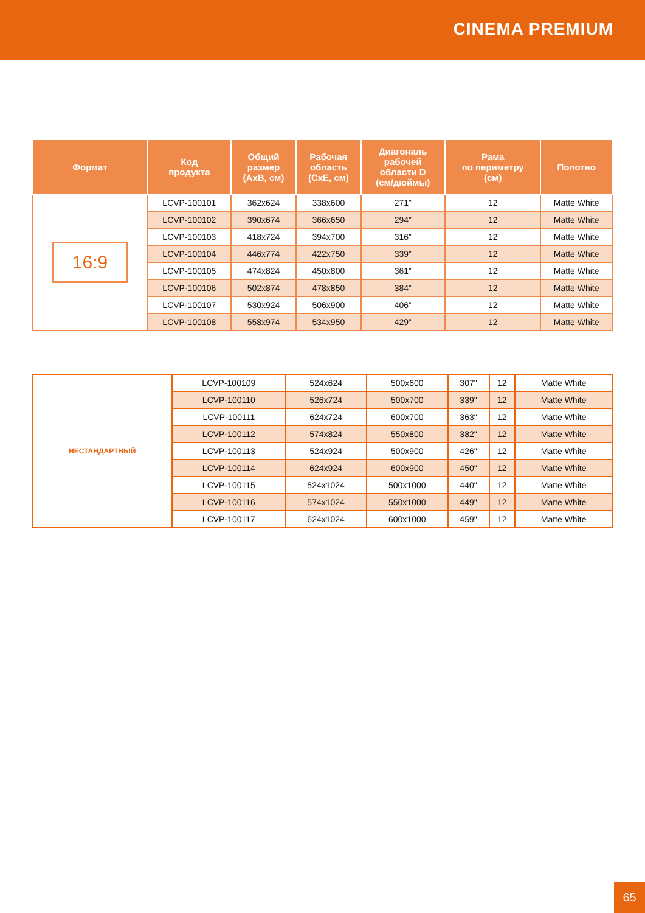CINEMA PREMIUM
| Формат | Код продукта | Общий размер (АхВ, см) | Рабочая область (СхЕ, см) | Диагональ рабочей области D (см/дюймы) | Рама по периметру (см) | Полотно |
| --- | --- | --- | --- | --- | --- | --- |
| 16:9 | LCVP-100101 | 362x624 | 338x600 | 271” | 12 | Matte White |
| | LCVP-100102 | 390x674 | 366x650 | 294” | 12 | Matte White |
| | LCVP-100103 | 418x724 | 394x700 | 316” | 12 | Matte White |
| | LCVP-100104 | 446x774 | 422x750 | 339” | 12 | Matte White |
| | LCVP-100105 | 474x824 | 450x800 | 361” | 12 | Matte White |
| | LCVP-100106 | 502x874 | 478x850 | 384” | 12 | Matte White |
| | LCVP-100107 | 530x924 | 506x900 | 406” | 12 | Matte White |
| | LCVP-100108 | 558x974 | 534x950 | 429” | 12 | Matte White |
| НЕСТАНДАРТНЫЙ | LCVP-100109 | 524x624 | 500x600 | 307" | 12 | Matte White |
| | LCVP-100110 | 526x724 | 500x700 | 339" | 12 | Matte White |
| | LCVP-100111 | 624x724 | 600x700 | 363" | 12 | Matte White |
| | LCVP-100112 | 574x824 | 550x800 | 382" | 12 | Matte White |
| | LCVP-100113 | 524x924 | 500x900 | 426" | 12 | Matte White |
| | LCVP-100114 | 624x924 | 600x900 | 450" | 12 | Matte White |
| | LCVP-100115 | 524x1024 | 500x1000 | 440" | 12 | Matte White |
| | LCVP-100116 | 574x1024 | 550x1000 | 449" | 12 | Matte White |
| | LCVP-100117 | 624x1024 | 600x1000 | 459" | 12 | Matte White |
65